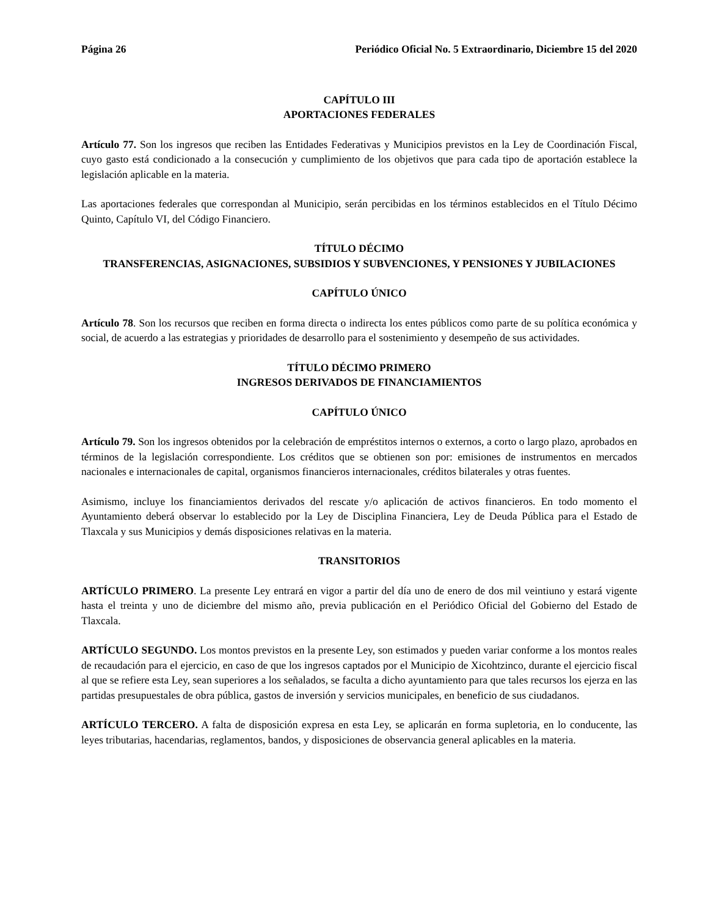Página 26 Periódico Oficial No. 5 Extraordinario, Diciembre 15 del 2020
CAPÍTULO III
APORTACIONES FEDERALES
Artículo 77. Son los ingresos que reciben las Entidades Federativas y Municipios previstos en la Ley de Coordinación Fiscal, cuyo gasto está condicionado a la consecución y cumplimiento de los objetivos que para cada tipo de aportación establece la legislación aplicable en la materia.
Las aportaciones federales que correspondan al Municipio, serán percibidas en los términos establecidos en el Título Décimo Quinto, Capítulo VI, del Código Financiero.
TÍTULO DÉCIMO
TRANSFERENCIAS, ASIGNACIONES, SUBSIDIOS Y SUBVENCIONES, Y PENSIONES Y JUBILACIONES
CAPÍTULO ÚNICO
Artículo 78. Son los recursos que reciben en forma directa o indirecta los entes públicos como parte de su política económica y social, de acuerdo a las estrategias y prioridades de desarrollo para el sostenimiento y desempeño de sus actividades.
TÍTULO DÉCIMO PRIMERO
INGRESOS DERIVADOS DE FINANCIAMIENTOS
CAPÍTULO ÚNICO
Artículo 79. Son los ingresos obtenidos por la celebración de empréstitos internos o externos, a corto o largo plazo, aprobados en términos de la legislación correspondiente. Los créditos que se obtienen son por: emisiones de instrumentos en mercados nacionales e internacionales de capital, organismos financieros internacionales, créditos bilaterales y otras fuentes.
Asimismo, incluye los financiamientos derivados del rescate y/o aplicación de activos financieros. En todo momento el Ayuntamiento deberá observar lo establecido por la Ley de Disciplina Financiera, Ley de Deuda Pública para el Estado de Tlaxcala y sus Municipios y demás disposiciones relativas en la materia.
TRANSITORIOS
ARTÍCULO PRIMERO. La presente Ley entrará en vigor a partir del día uno de enero de dos mil veintiuno y estará vigente hasta el treinta y uno de diciembre del mismo año, previa publicación en el Periódico Oficial del Gobierno del Estado de Tlaxcala.
ARTÍCULO SEGUNDO. Los montos previstos en la presente Ley, son estimados y pueden variar conforme a los montos reales de recaudación para el ejercicio, en caso de que los ingresos captados por el Municipio de Xicohtzinco, durante el ejercicio fiscal al que se refiere esta Ley, sean superiores a los señalados, se faculta a dicho ayuntamiento para que tales recursos los ejerza en las partidas presupuestales de obra pública, gastos de inversión y servicios municipales, en beneficio de sus ciudadanos.
ARTÍCULO TERCERO. A falta de disposición expresa en esta Ley, se aplicarán en forma supletoria, en lo conducente, las leyes tributarias, hacendarias, reglamentos, bandos, y disposiciones de observancia general aplicables en la materia.